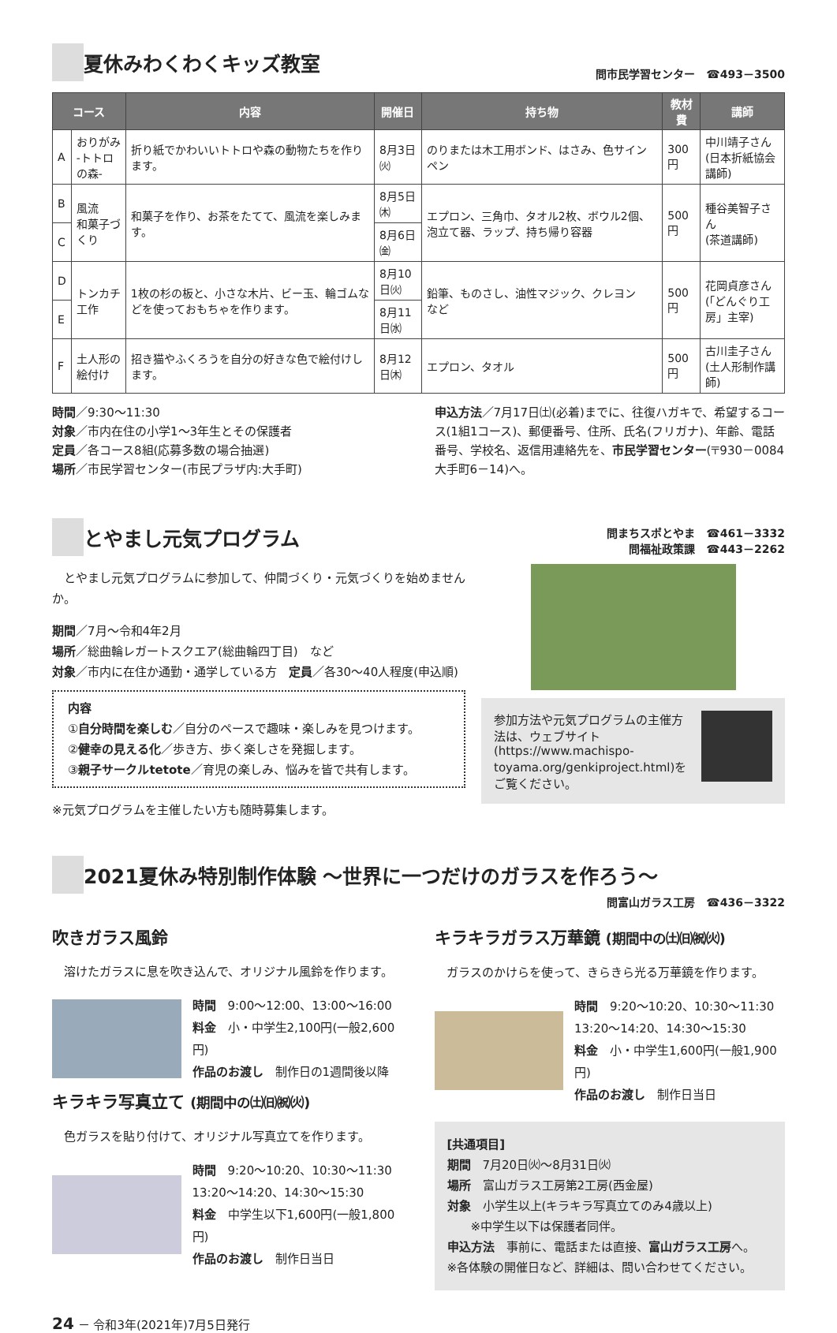夏休みわくわくキッズ教室
問市民学習センター　☎493－3500
| コース | | 内容 | 開催日 | 持ち物 | 教材費 | 講師 |
| --- | --- | --- | --- | --- | --- | --- |
| A | おりがみ -トトロの森- | 折り紙でかわいいトトロや森の動物たちを作ります。 | 8月3日㈫ | のりまたは木工用ボンド、はさみ、色サインペン | 300円 | 中川靖子さん (日本折紙協会講師) |
| B | 風流 和菓子づくり | 和菓子を作り、お茶をたてて、風流を楽しみます。 | 8月5日㈭ | エプロン、三角巾、タオル2枚、ボウル2個、泡立て器、ラップ、持ち帰り容器 | 500円 | 種谷美智子さん (茶道講師) |
| C | | | 8月6日㈮ | | | |
| D | トンカチ工作 | 1枚の杉の板と、小さな木片、ビー玉、輪ゴムなどを使っておもちゃを作ります。 | 8月10日㈫ | 鉛筆、ものさし、油性マジック、クレヨン など | 500円 | 花岡貞彦さん (「どんぐり工房」主宰) |
| E | | | 8月11日㈬ | | | |
| F | 土人形の 絵付け | 招き猫やふくろうを自分の好きな色で絵付けします。 | 8月12日㈭ | エプロン、タオル | 500円 | 古川圭子さん (土人形制作講師) |
時間／9:30～11:30
対象／市内在住の小学1～3年生とその保護者
定員／各コース8組(応募多数の場合抽選)
場所／市民学習センター(市民プラザ内:大手町)
申込方法／7月17日㈯(必着)までに、往復ハガキで、希望するコース(1組1コース)、郵便番号、住所、氏名(フリガナ)、年齢、電話番号、学校名、返信用連絡先を、市民学習センター(〒930－0084　大手町6－14)へ。
とやまし元気プログラム
問まちスポとやま　☎461－3332
問福祉政策課　☎443－2262
　とやまし元気プログラムに参加して、仲間づくり・元気づくりを始めませんか。
期間／7月～令和4年2月
場所／総曲輪レガートスクエア(総曲輪四丁目)　など
対象／市内に在住か通勤・通学している方　定員／各30～40人程度(申込順)
内容
①自分時間を楽しむ／自分のペースで趣味・楽しみを見つけます。
②健幸の見える化／歩き方、歩く楽しさを発掘します。
③親子サークルtetote／育児の楽しみ、悩みを皆で共有します。
※元気プログラムを主催したい方も随時募集します。
参加方法や元気プログラムの主催方法は、ウェブサイト(https://www.machispo-toyama.org/genkiproject.html)をご覧ください。
2021夏休み特別制作体験 ～世界に一つだけのガラスを作ろう～
問富山ガラス工房　☎436－3322
吹きガラス風鈴
　溶けたガラスに息を吹き込んで、オリジナル風鈴を作ります。
時間　9:00～12:00、13:00～16:00
料金　小・中学生2,100円(一般2,600円)
作品のお渡し　制作日の1週間後以降
キラキラ写真立て (期間中の㈯㈰㈷㈫)
　色ガラスを貼り付けて、オリジナル写真立てを作ります。
時間　9:20～10:20、10:30～11:30
13:20～14:20、14:30～15:30
料金　中学生以下1,600円(一般1,800円)
作品のお渡し　制作日当日
キラキラガラス万華鏡 (期間中の㈯㈰㈷㈫)
　ガラスのかけらを使って、きらきら光る万華鏡を作ります。
時間　9:20～10:20、10:30～11:30
13:20～14:20、14:30～15:30
料金　小・中学生1,600円(一般1,900円)
作品のお渡し　制作日当日
[共通項目]
期間　7月20日㈫～8月31日㈫
場所　富山ガラス工房第2工房(西金屋)
対象　小学生以上(キラキラ写真立てのみ4歳以上)
　　※中学生以下は保護者同伴。
申込方法　事前に、電話または直接、富山ガラス工房へ。
※各体験の開催日など、詳細は、問い合わせてください。
24 － 令和3年(2021年)7月5日発行